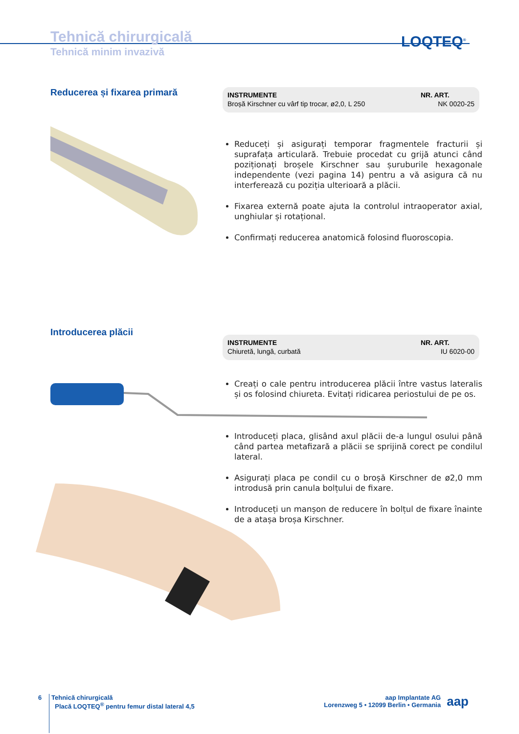Tehnică chirurgicală
Tehnică minim invazivă
LOQTEQ<sup>®</sup>
Reducerea și fixarea primară
| INSTRUMENTE | NR. ART. |
| --- | --- |
| Broșă Kirschner cu vârf tip trocar, ø2,0, L 250 | NK 0020-25 |
Reduceți și asigurați temporar fragmentele fracturii și suprafața articulară. Trebuie procedat cu grijă atunci când poziționați broșele Kirschner sau șuruburile hexagonale independente (vezi pagina 14) pentru a vă asigura că nu interferează cu poziția ulterioară a plăcii.
Fixarea externă poate ajuta la controlul intraoperator axial, unghiular și rotațional.
Confirmați reducerea anatomică folosind fluoroscopia.
Introducerea plăcii
| INSTRUMENTE | NR. ART. |
| --- | --- |
| Chiuretă, lungă, curbată | IU 6020-00 |
Creați o cale pentru introducerea plăcii între vastus lateralis și os folosind chiureta. Evitați ridicarea periostului de pe os.
Introduceți placa, glisând axul plăcii de-a lungul osului până când partea metafizară a plăcii se sprijină corect pe condilul lateral.
Asigurați placa pe condil cu o broșă Kirschner de ø2,0 mm introdusă prin canula bolțului de fixare.
Introduceți un manșon de reducere în bolțul de fixare înainte de a atașa broșa Kirschner.
6
Tehnică chirurgicală
Placă LOQTEQ<sup>®</sup> pentru femur distal lateral 4,5
aap
aap Implantate AG
Lorenzweg 5 • 12099 Berlin • Germania